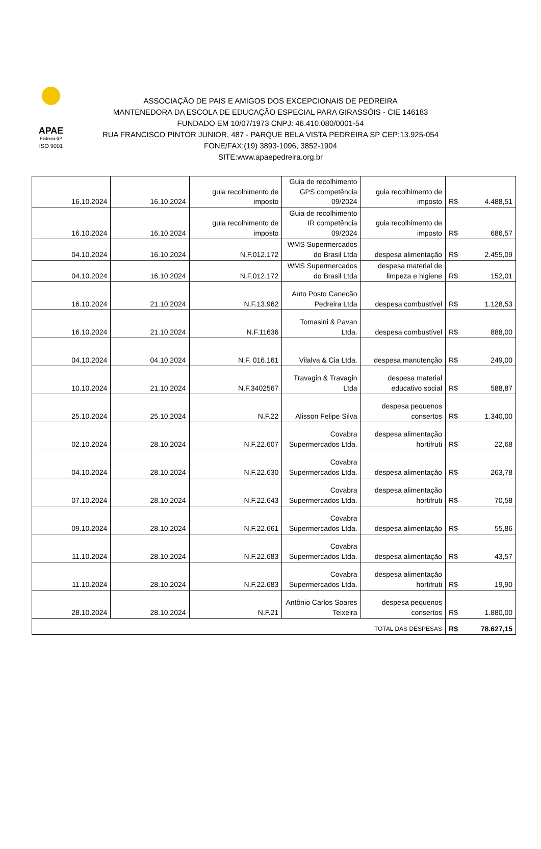APAE
Pedreira-SP
ISO 9001
ASSOCIAÇÃO DE PAIS E AMIGOS DOS EXCEPCIONAIS DE PEDREIRA
MANTENEDORA DA ESCOLA DE EDUCAÇÃO ESPECIAL PARA GIRASSÓIS - CIE 146183
FUNDADO EM 10/07/1973 CNPJ: 46.410.080/0001-54
RUA FRANCISCO PINTOR JUNIOR, 487 - PARQUE BELA VISTA PEDREIRA SP CEP:13.925-054
FONE/FAX:(19) 3893-1096, 3852-1904
SITE:www.apaepedreira.org.br
| 16.10.2024 | 16.10.2024 | guia recolhimento de imposto | Guia de recolhimento GPS competência 09/2024 | guia recolhimento de imposto | R$ | 4.488,51 |
| 16.10.2024 | 16.10.2024 | guia recolhimento de imposto | Guia de recolhimento IR competência 09/2024 | guia recolhimento de imposto | R$ | 686,57 |
| 04.10.2024 | 16.10.2024 | N.F.012.172 | WMS Supermercados do Brasil Ltda | despesa alimentação | R$ | 2.455,09 |
| 04.10.2024 | 16.10.2024 | N.F.012.172 | WMS Supermercados do Brasil Ltda | despesa material de limpeza e higiene | R$ | 152,01 |
| 16.10.2024 | 21.10.2024 | N.F.13.962 | Auto Posto Canecão Pedreira Ltda | despesa combustível | R$ | 1.128,53 |
| 16.10.2024 | 21.10.2024 | N.F.11636 | Tomasini & Pavan Ltda. | despesa combustível | R$ | 888,00 |
| 04.10.2024 | 04.10.2024 | N.F. 016.161 | Vilalva & Cia Ltda. | despesa manutenção | R$ | 249,00 |
| 10.10.2024 | 21.10.2024 | N.F.3402567 | Travagin & Travagin Ltda | despesa material educativo social | R$ | 588,87 |
| 25.10.2024 | 25.10.2024 | N.F.22 | Alisson Felipe Silva | despesa pequenos consertos | R$ | 1.340,00 |
| 02.10.2024 | 28.10.2024 | N.F.22.607 | Covabra Supermercados Ltda. | despesa alimentação hortifruti | R$ | 22,68 |
| 04.10.2024 | 28.10.2024 | N.F.22.630 | Covabra Supermercados Ltda. | despesa alimentação | R$ | 263,78 |
| 07.10.2024 | 28.10.2024 | N.F.22.643 | Covabra Supermercados Ltda. | despesa alimentação hortifruti | R$ | 70,58 |
| 09.10.2024 | 28.10.2024 | N.F.22.661 | Covabra Supermercados Ltda. | despesa alimentação | R$ | 55,86 |
| 11.10.2024 | 28.10.2024 | N.F.22.683 | Covabra Supermercados Ltda. | despesa alimentação | R$ | 43,57 |
| 11.10.2024 | 28.10.2024 | N.F.22.683 | Covabra Supermercados Ltda. | despesa alimentação hortifruti | R$ | 19,90 |
| 28.10.2024 | 28.10.2024 | N.F.21 | Antônio Carlos Soares Teixeira | despesa pequenos consertos | R$ | 1.880,00 |
| TOTAL DAS DESPESAS | | | | | R$ | 78.627,15 |